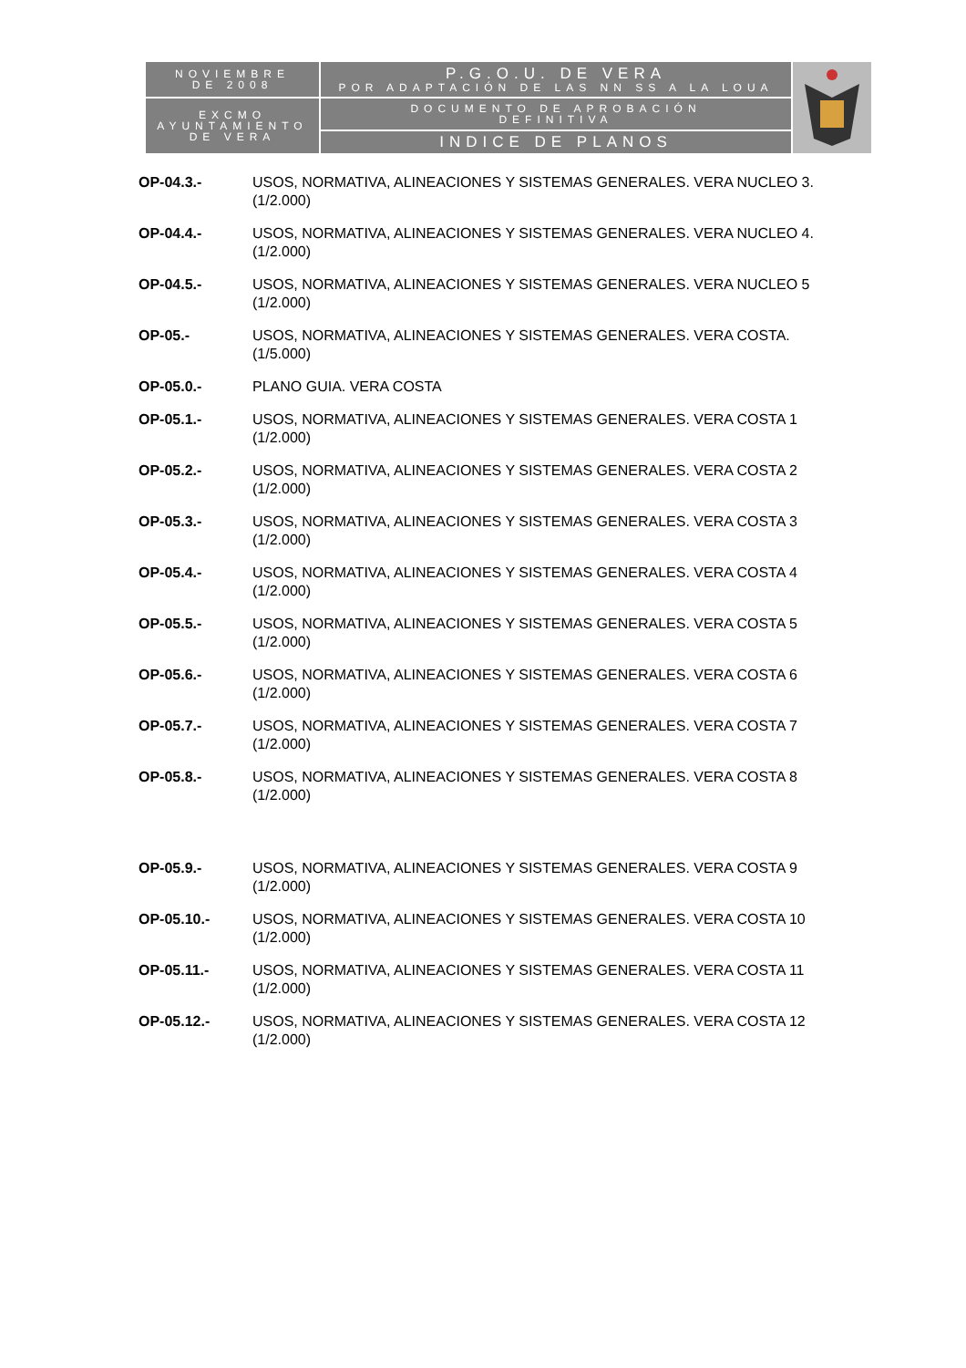| NOVIEMBRE DE 2008 | P.G.O.U. DE VERA POR ADAPTACIÓN DE LAS NN SS A LA LOUA | |
| EXCMO AYUNTAMIENTO DE VERA | DOCUMENTO DE APROBACIÓN DEFINITIVA | |
| | INDICE DE PLANOS | |
OP-04.3.- USOS, NORMATIVA, ALINEACIONES Y SISTEMAS GENERALES. VERA NUCLEO 3.
(1/2.000)
OP-04.4.- USOS, NORMATIVA, ALINEACIONES Y SISTEMAS GENERALES. VERA NUCLEO 4.
(1/2.000)
OP-04.5.- USOS, NORMATIVA, ALINEACIONES Y SISTEMAS GENERALES. VERA NUCLEO 5
(1/2.000)
OP-05.- USOS, NORMATIVA, ALINEACIONES Y SISTEMAS GENERALES. VERA COSTA.
(1/5.000)
OP-05.0.- PLANO GUIA. VERA COSTA
OP-05.1.- USOS, NORMATIVA, ALINEACIONES Y SISTEMAS GENERALES. VERA COSTA 1
(1/2.000)
OP-05.2.- USOS, NORMATIVA, ALINEACIONES Y SISTEMAS GENERALES. VERA COSTA 2
(1/2.000)
OP-05.3.- USOS, NORMATIVA, ALINEACIONES Y SISTEMAS GENERALES. VERA COSTA 3
(1/2.000)
OP-05.4.- USOS, NORMATIVA, ALINEACIONES Y SISTEMAS GENERALES. VERA COSTA 4
(1/2.000)
OP-05.5.- USOS, NORMATIVA, ALINEACIONES Y SISTEMAS GENERALES. VERA COSTA 5
(1/2.000)
OP-05.6.- USOS, NORMATIVA, ALINEACIONES Y SISTEMAS GENERALES. VERA COSTA 6
(1/2.000)
OP-05.7.- USOS, NORMATIVA, ALINEACIONES Y SISTEMAS GENERALES. VERA COSTA 7
(1/2.000)
OP-05.8.- USOS, NORMATIVA, ALINEACIONES Y SISTEMAS GENERALES. VERA COSTA 8
(1/2.000)
OP-05.9.- USOS, NORMATIVA, ALINEACIONES Y SISTEMAS GENERALES. VERA COSTA 9
(1/2.000)
OP-05.10.- USOS, NORMATIVA, ALINEACIONES Y SISTEMAS GENERALES. VERA COSTA 10
(1/2.000)
OP-05.11.- USOS, NORMATIVA, ALINEACIONES Y SISTEMAS GENERALES. VERA COSTA 11
(1/2.000)
OP-05.12.- USOS, NORMATIVA, ALINEACIONES Y SISTEMAS GENERALES. VERA COSTA 12
(1/2.000)